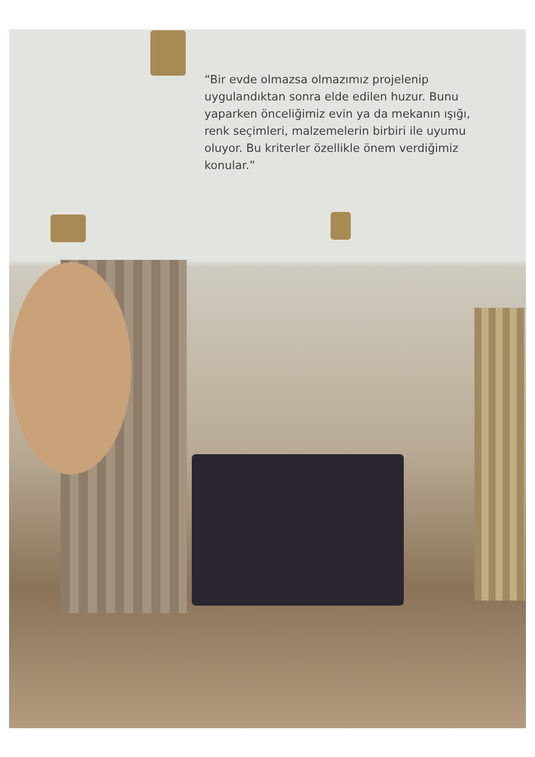“Bir evde olmazsa olmazımız projelenip uygulandıktan sonra elde edilen huzur. Bunu yaparken önceliğimiz evin ya da mekanın ışığı, renk seçimleri, malzemelerin birbiri ile uyumu oluyor. Bu kriterler özellikle önem verdiğimiz konular.”